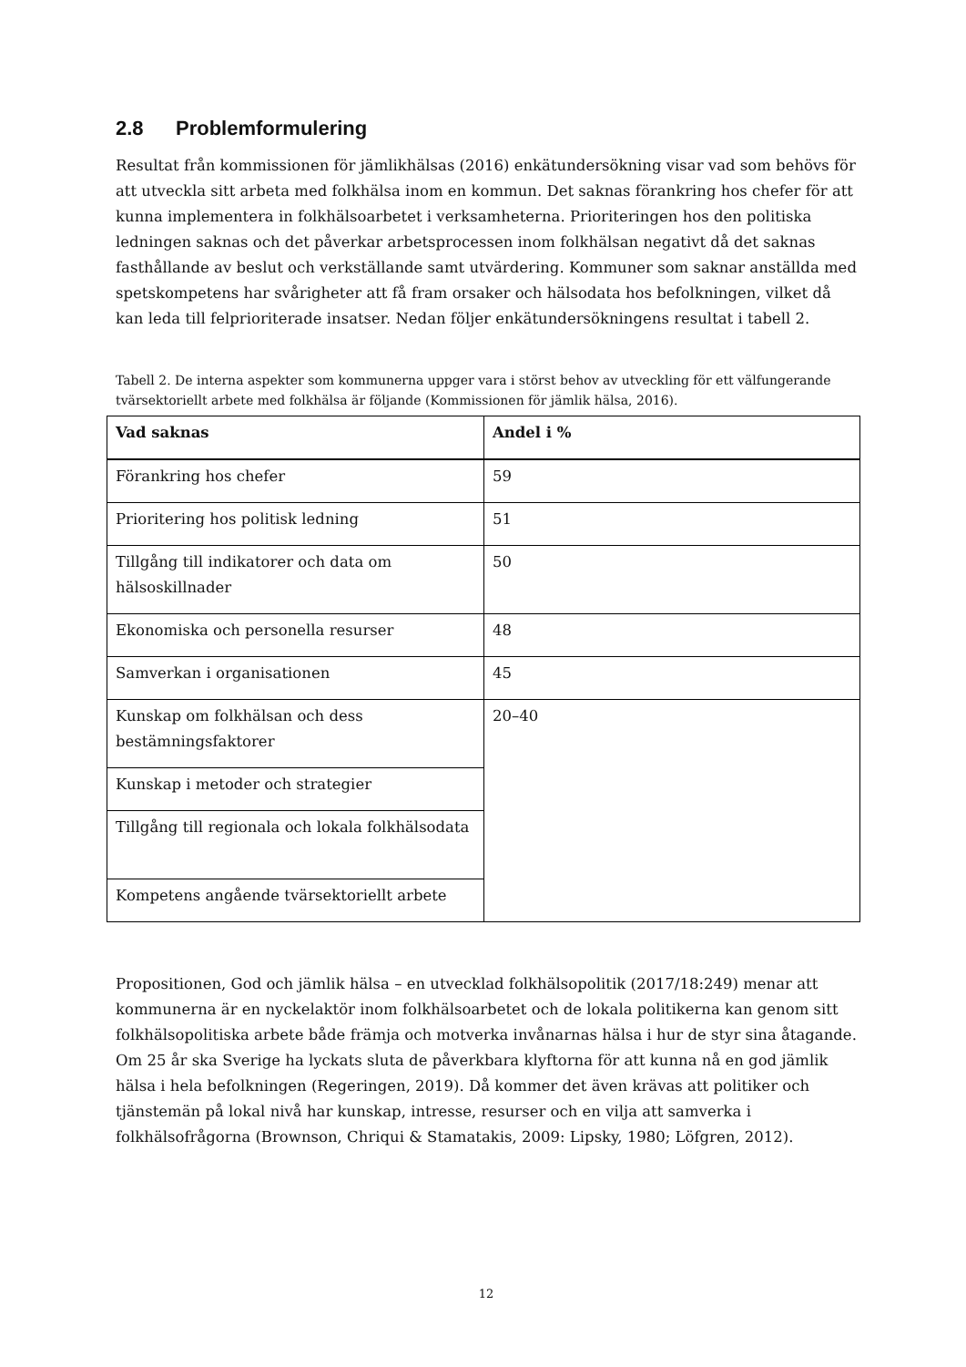2.8 Problemformulering
Resultat från kommissionen för jämlikhälsas (2016) enkätundersökning visar vad som behövs för att utveckla sitt arbeta med folkhälsa inom en kommun. Det saknas förankring hos chefer för att kunna implementera in folkhälsoarbetet i verksamheterna. Prioriteringen hos den politiska ledningen saknas och det påverkar arbetsprocessen inom folkhälsan negativt då det saknas fasthållande av beslut och verkställande samt utvärdering. Kommuner som saknar anställda med spetskompetens har svårigheter att få fram orsaker och hälsodata hos befolkningen, vilket då kan leda till felprioriterade insatser. Nedan följer enkätundersökningens resultat i tabell 2.
Tabell 2. De interna aspekter som kommunerna uppger vara i störst behov av utveckling för ett välfungerande tvärsektoriellt arbete med folkhälsa är följande (Kommissionen för jämlik hälsa, 2016).
| Vad saknas | Andel i % |
| --- | --- |
| Förankring hos chefer | 59 |
| Prioritering hos politisk ledning | 51 |
| Tillgång till indikatorer och data om hälsoskillnader | 50 |
| Ekonomiska och personella resurser | 48 |
| Samverkan i organisationen | 45 |
| Kunskap om folkhälsan och dess bestämningsfaktorer | 20–40 |
| Kunskap i metoder och strategier | |
| Tillgång till regionala och lokala folkhälsodata | |
| Kompetens angående tvärsektoriellt arbete | |
Propositionen, God och jämlik hälsa – en utvecklad folkhälsopolitik (2017/18:249) menar att kommunerna är en nyckelaktör inom folkhälsoarbetet och de lokala politikerna kan genom sitt folkhälsopolitiska arbete både främja och motverka invånarnas hälsa i hur de styr sina åtagande. Om 25 år ska Sverige ha lyckats sluta de påverkbara klyftorna för att kunna nå en god jämlik hälsa i hela befolkningen (Regeringen, 2019). Då kommer det även krävas att politiker och tjänstemän på lokal nivå har kunskap, intresse, resurser och en vilja att samverka i folkhälsofrågorna (Brownson, Chriqui & Stamatakis, 2009: Lipsky, 1980; Löfgren, 2012).
12